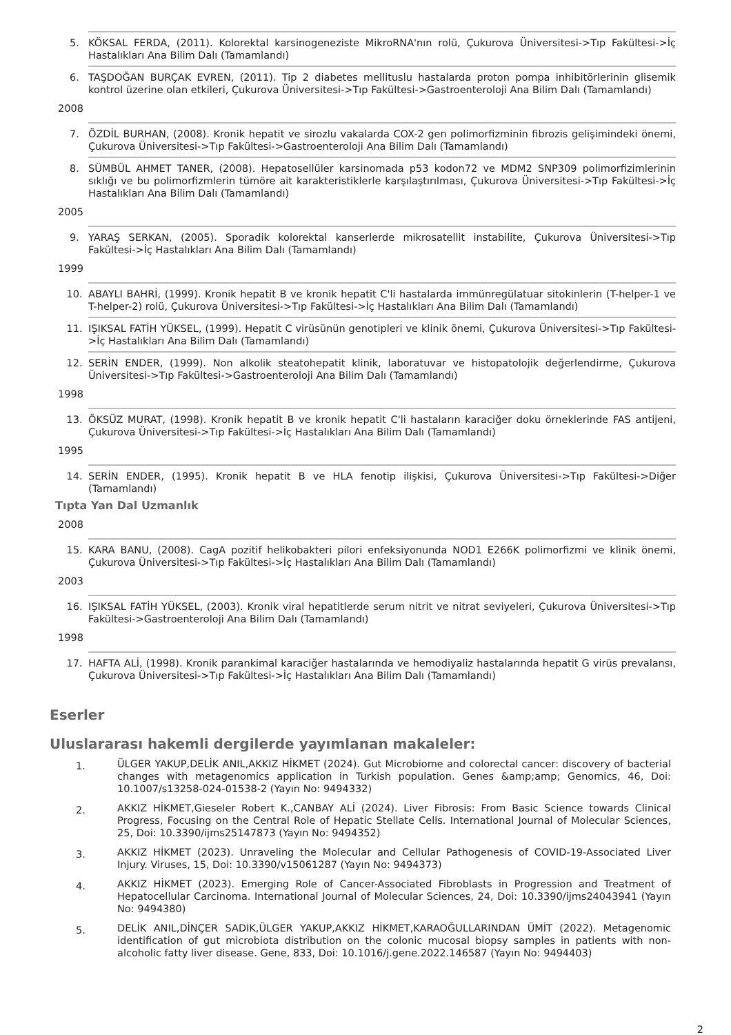5. KÖKSAL FERDA, (2011). Kolorektal karsinogeneziste MikroRNA'nın rolü, Çukurova Üniversitesi->Tıp Fakültesi->İç Hastalıkları Ana Bilim Dalı (Tamamlandı)
6. TAŞDOĞAN BURÇAK EVREN, (2011). Tip 2 diabetes mellituslu hastalarda proton pompa inhibitörlerinin glisemik kontrol üzerine olan etkileri, Çukurova Üniversitesi->Tıp Fakültesi->Gastroenteroloji Ana Bilim Dalı (Tamamlandı)
2008
7. ÖZDİL BURHAN, (2008). Kronik hepatit ve sirozlu vakalarda COX-2 gen polimorfizminin fibrozis gelişimindeki önemi, Çukurova Üniversitesi->Tıp Fakültesi->Gastroenteroloji Ana Bilim Dalı (Tamamlandı)
8. SÜMBÜL AHMET TANER, (2008). Hepatosellüler karsinomada p53 kodon72 ve MDM2 SNP309 polimorfizimlerinin sıklığı ve bu polimorfizmlerin tümöre ait karakteristiklerle karşılaştırılması, Çukurova Üniversitesi->Tıp Fakültesi->İç Hastalıkları Ana Bilim Dalı (Tamamlandı)
2005
9. YARAŞ SERKAN, (2005). Sporadik kolorektal kanserlerde mikrosatellit instabilite, Çukurova Üniversitesi->Tıp Fakültesi->İç Hastalıkları Ana Bilim Dalı (Tamamlandı)
1999
10. ABAYLI BAHRİ, (1999). Kronik hepatit B ve kronik hepatit C'li hastalarda immünregülatuar sitokinlerin (T-helper-1 ve T-helper-2) rolü, Çukurova Üniversitesi->Tıp Fakültesi->İç Hastalıkları Ana Bilim Dalı (Tamamlandı)
11. IŞIKSAL FATİH YÜKSEL, (1999). Hepatit C virüsünün genotipleri ve klinik önemi, Çukurova Üniversitesi->Tıp Fakültesi->İç Hastalıkları Ana Bilim Dalı (Tamamlandı)
12. SERİN ENDER, (1999). Non alkolik steatohepatit klinik, laboratuvar ve histopatolojik değerlendirme, Çukurova Üniversitesi->Tıp Fakültesi->Gastroenteroloji Ana Bilim Dalı (Tamamlandı)
1998
13. ÖKSÜZ MURAT, (1998). Kronik hepatit B ve kronik hepatit C'li hastaların karaciğer doku örneklerinde FAS antijeni, Çukurova Üniversitesi->Tıp Fakültesi->İç Hastalıkları Ana Bilim Dalı (Tamamlandı)
1995
14. SERİN ENDER, (1995). Kronik hepatit B ve HLA fenotip ilişkisi, Çukurova Üniversitesi->Tıp Fakültesi->Diğer (Tamamlandı)
Tıpta Yan Dal Uzmanlık
2008
15. KARA BANU, (2008). CagA pozitif helikobakteri pilori enfeksiyonunda NOD1 E266K polimorfizmi ve klinik önemi, Çukurova Üniversitesi->Tıp Fakültesi->İç Hastalıkları Ana Bilim Dalı (Tamamlandı)
2003
16. IŞIKSAL FATİH YÜKSEL, (2003). Kronik viral hepatitlerde serum nitrit ve nitrat seviyeleri, Çukurova Üniversitesi->Tıp Fakültesi->Gastroenteroloji Ana Bilim Dalı (Tamamlandı)
1998
17. HAFTA ALİ, (1998). Kronik parankimal karaciğer hastalarında ve hemodiyaliz hastalarında hepatit G virüs prevalansı, Çukurova Üniversitesi->Tıp Fakültesi->İç Hastalıkları Ana Bilim Dalı (Tamamlandı)
Eserler
Uluslararası hakemli dergilerde yayımlanan makaleler:
1. ÜLGER YAKUP,DELİK ANIL,AKKIZ HİKMET (2024). Gut Microbiome and colorectal cancer: discovery of bacterial changes with metagenomics application in Turkish population. Genes &amp;amp; Genomics, 46, Doi: 10.1007/s13258-024-01538-2 (Yayın No: 9494332)
2. AKKIZ HİKMET,Gieseler Robert K.,CANBAY ALİ (2024). Liver Fibrosis: From Basic Science towards Clinical Progress, Focusing on the Central Role of Hepatic Stellate Cells. International Journal of Molecular Sciences, 25, Doi: 10.3390/ijms25147873 (Yayın No: 9494352)
3. AKKIZ HİKMET (2023). Unraveling the Molecular and Cellular Pathogenesis of COVID-19-Associated Liver Injury. Viruses, 15, Doi: 10.3390/v15061287 (Yayın No: 9494373)
4. AKKIZ HİKMET (2023). Emerging Role of Cancer-Associated Fibroblasts in Progression and Treatment of Hepatocellular Carcinoma. International Journal of Molecular Sciences, 24, Doi: 10.3390/ijms24043941 (Yayın No: 9494380)
5. DELİK ANIL,DİNÇER SADIK,ÜLGER YAKUP,AKKIZ HİKMET,KARAOĞULLARINDAN ÜMİT (2022). Metagenomic identification of gut microbiota distribution on the colonic mucosal biopsy samples in patients with non-alcoholic fatty liver disease. Gene, 833, Doi: 10.1016/j.gene.2022.146587 (Yayın No: 9494403)
2